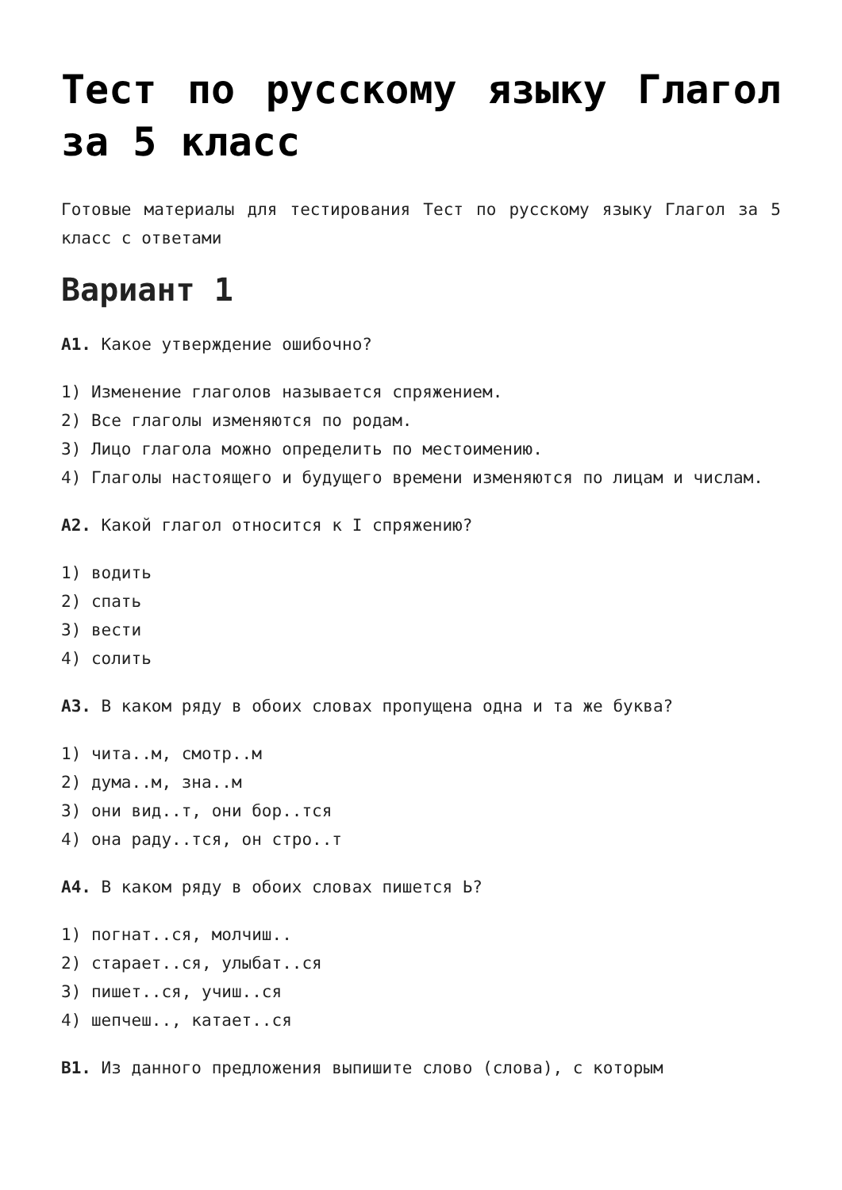Тест по русскому языку Глагол за 5 класс
Готовые материалы для тестирования Тест по русскому языку Глагол за 5 класс с ответами
Вариант 1
А1. Какое утверждение ошибочно?
1) Изменение глаголов называется спряжением.
2) Все глаголы изменяются по родам.
3) Лицо глагола можно определить по местоимению.
4) Глаголы настоящего и будущего времени изменяются по лицам и числам.
А2. Какой глагол относится к I спряжению?
1) водить
2) спать
3) вести
4) солить
А3. В каком ряду в обоих словах пропущена одна и та же буква?
1) чита..м, смотр..м
2) дума..м, зна..м
3) они вид..т, они бор..тся
4) она раду..тся, он стро..т
А4. В каком ряду в обоих словах пишется Ь?
1) погнат..ся, молчиш..
2) старает..ся, улыбат..ся
3) пишет..ся, учиш..ся
4) шепчеш.., катает..ся
В1. Из данного предложения выпишите слово (слова), с которым